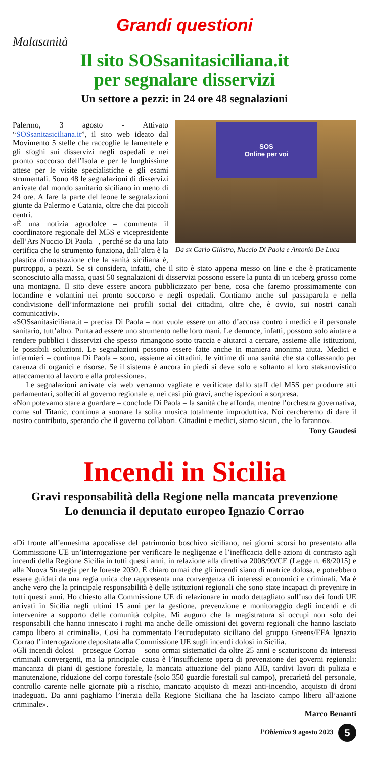Grandi questioni
Malasanità
Il sito SOSsanitasiciliana.it
per segnalare disservizi
Un settore a pezzi: in 24 ore 48 segnalazioni
SOS
Online per voi
Da sx Carlo Gilistro, Nuccio Di Paola e Antonio De Luca
Palermo, 3 agosto - Attivato “SOSsanitasiciliana.it”, il sito web ideato dal Movimento 5 stelle che raccoglie le lamentele e gli sfoghi sui disservizi negli ospedali e nei pronto soccorso dell’Isola e per le lunghissime attese per le visite specialistiche e gli esami strumentali. Sono 48 le segnalazioni di disservizi arrivate dal mondo sanitario siciliano in meno di 24 ore. A fare la parte del leone le segnalazioni giunte da Palermo e Catania, oltre che dai piccoli centri.
«È una notizia agrodolce – commenta il coordinatore regionale del M5S e vicepresidente dell’Ars Nuccio Di Paola –, perché se da una lato certifica che lo strumento funziona, dall’altra è la plastica dimostrazione che la sanità siciliana è, purtroppo, a pezzi. Se si considera, infatti, che il sito è stato appena messo on line e che è praticamente sconosciuto alla massa, quasi 50 segnalazioni di disservizi possono essere la punta di un iceberg grosso come una montagna. Il sito deve essere ancora pubblicizzato per bene, cosa che faremo prossimamente con locandine e volantini nei pronto soccorso e negli ospedali. Contiamo anche sul passaparola e nella condivisione dell’informazione nei profili social dei cittadini, oltre che, è ovvio, sui nostri canali comunicativi».
«SOSsanitasiciliana.it – precisa Di Paola – non vuole essere un atto d’accusa contro i medici e il personale sanitario, tutt’altro. Punta ad essere uno strumento nelle loro mani. Le denunce, infatti, possono solo aiutare a rendere pubblici i disservizi che spesso rimangono sotto traccia e aiutarci a cercare, assieme alle istituzioni, le possibili soluzioni. Le segnalazioni possono essere fatte anche in maniera anonima aiuta. Medici e infermieri – continua Di Paola – sono, assieme ai cittadini, le vittime di una sanità che sta collassando per carenza di organici e risorse. Se il sistema è ancora in piedi si deve solo e soltanto al loro stakanovistico attaccamento al lavoro e alla professione».
Le segnalazioni arrivate via web verranno vagliate e verificate dallo staff del M5S per produrre atti parlamentari, solleciti al governo regionale e, nei casi più gravi, anche ispezioni a sorpresa.
«Non potevamo stare a guardare – conclude Di Paola – la sanità che affonda, mentre l’orchestra governativa, come sul Titanic, continua a suonare la solita musica totalmente improduttiva. Noi cercheremo di dare il nostro contributo, sperando che il governo collabori. Cittadini e medici, siamo sicuri, che lo faranno».
Tony Gaudesi
Incendi in Sicilia
Gravi responsabilità della Regione nella mancata prevenzione
Lo denuncia il deputato europeo Ignazio Corrao
«Di fronte all’ennesima apocalisse del patrimonio boschivo siciliano, nei giorni scorsi ho presentato alla Commissione UE un’interrogazione per verificare le negligenze e l’inefficacia delle azioni di contrasto agli incendi della Regione Sicilia in tutti questi anni, in relazione alla direttiva 2008/99/CE (Legge n. 68/2015) e alla Nuova Strategia per le foreste 2030. È chiaro ormai che gli incendi siano di matrice dolosa, e potrebbero essere guidati da una regia unica che rappresenta una convergenza di interessi economici e criminali. Ma è anche vero che la principale responsabilità è delle istituzioni regionali che sono state incapaci di prevenire in tutti questi anni. Ho chiesto alla Commissione UE di relazionare in modo dettagliato sull’uso dei fondi UE arrivati in Sicilia negli ultimi 15 anni per la gestione, prevenzione e monitoraggio degli incendi e di intervenire a supporto delle comunità colpite. Mi auguro che la magistratura si occupi non solo dei responsabili che hanno innescato i roghi ma anche delle omissioni dei governi regionali che hanno lasciato campo libero ai criminali». Così ha commentato l’eurodeputato siciliano del gruppo Greens/EFA Ignazio Corrao l’interrogazione depositata alla Commissione UE sugli incendi dolosi in Sicilia.
«Gli incendi dolosi – prosegue Corrao – sono ormai sistematici da oltre 25 anni e scaturiscono da interessi criminali convergenti, ma la principale causa è l’insufficiente opera di prevenzione dei governi regionali: mancanza di piani di gestione forestale, la mancata attuazione del piano AIB, tardivi lavori di pulizia e manutenzione, riduzione del corpo forestale (solo 350 guardie forestali sul campo), precarietà del personale, controllo carente nelle giornate più a rischio, mancato acquisto di mezzi anti-incendio, acquisto di droni inadeguati. Da anni paghiamo l’inerzia della Regione Siciliana che ha lasciato campo libero all’azione criminale».
Marco Benanti
l’Obiettivo 9 agosto 2023 5